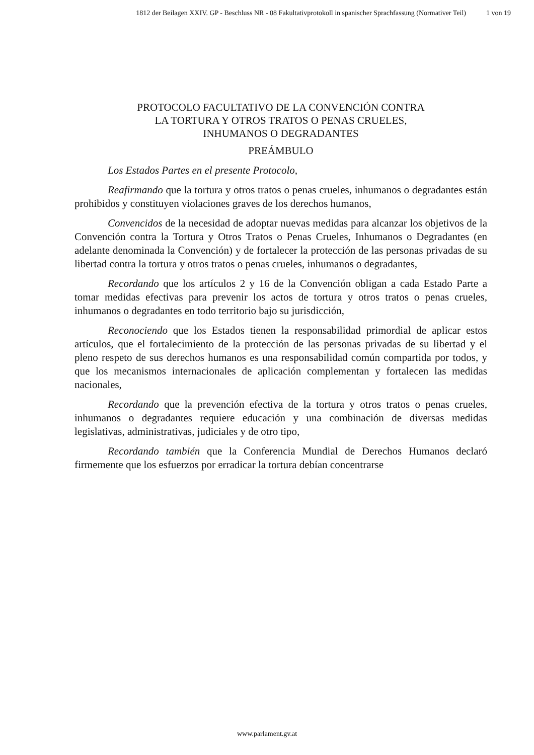1812 der Beilagen XXIV. GP - Beschluss NR - 08 Fakultativprotokoll in spanischer Sprachfassung (Normativer Teil) 1 von 19
PROTOCOLO FACULTATIVO DE LA CONVENCIÓN CONTRA
LA TORTURA Y OTROS TRATOS O PENAS CRUELES,
INHUMANOS O DEGRADANTES
PREÁMBULO
Los Estados Partes en el presente Protocolo,
Reafirmando que la tortura y otros tratos o penas crueles, inhumanos o degradantes están prohibidos y constituyen violaciones graves de los derechos humanos,
Convencidos de la necesidad de adoptar nuevas medidas para alcanzar los objetivos de la Convención contra la Tortura y Otros Tratos o Penas Crueles, Inhumanos o Degradantes (en adelante denominada la Convención) y de fortalecer la protección de las personas privadas de su libertad contra la tortura y otros tratos o penas crueles, inhumanos o degradantes,
Recordando que los artículos 2 y 16 de la Convención obligan a cada Estado Parte a tomar medidas efectivas para prevenir los actos de tortura y otros tratos o penas crueles, inhumanos o degradantes en todo territorio bajo su jurisdicción,
Reconociendo que los Estados tienen la responsabilidad primordial de aplicar estos artículos, que el fortalecimiento de la protección de las personas privadas de su libertad y el pleno respeto de sus derechos humanos es una responsabilidad común compartida por todos, y que los mecanismos internacionales de aplicación complementan y fortalecen las medidas nacionales,
Recordando que la prevención efectiva de la tortura y otros tratos o penas crueles, inhumanos o degradantes requiere educación y una combinación de diversas medidas legislativas, administrativas, judiciales y de otro tipo,
Recordando también que la Conferencia Mundial de Derechos Humanos declaró firmemente que los esfuerzos por erradicar la tortura debían concentrarse
www.parlament.gv.at